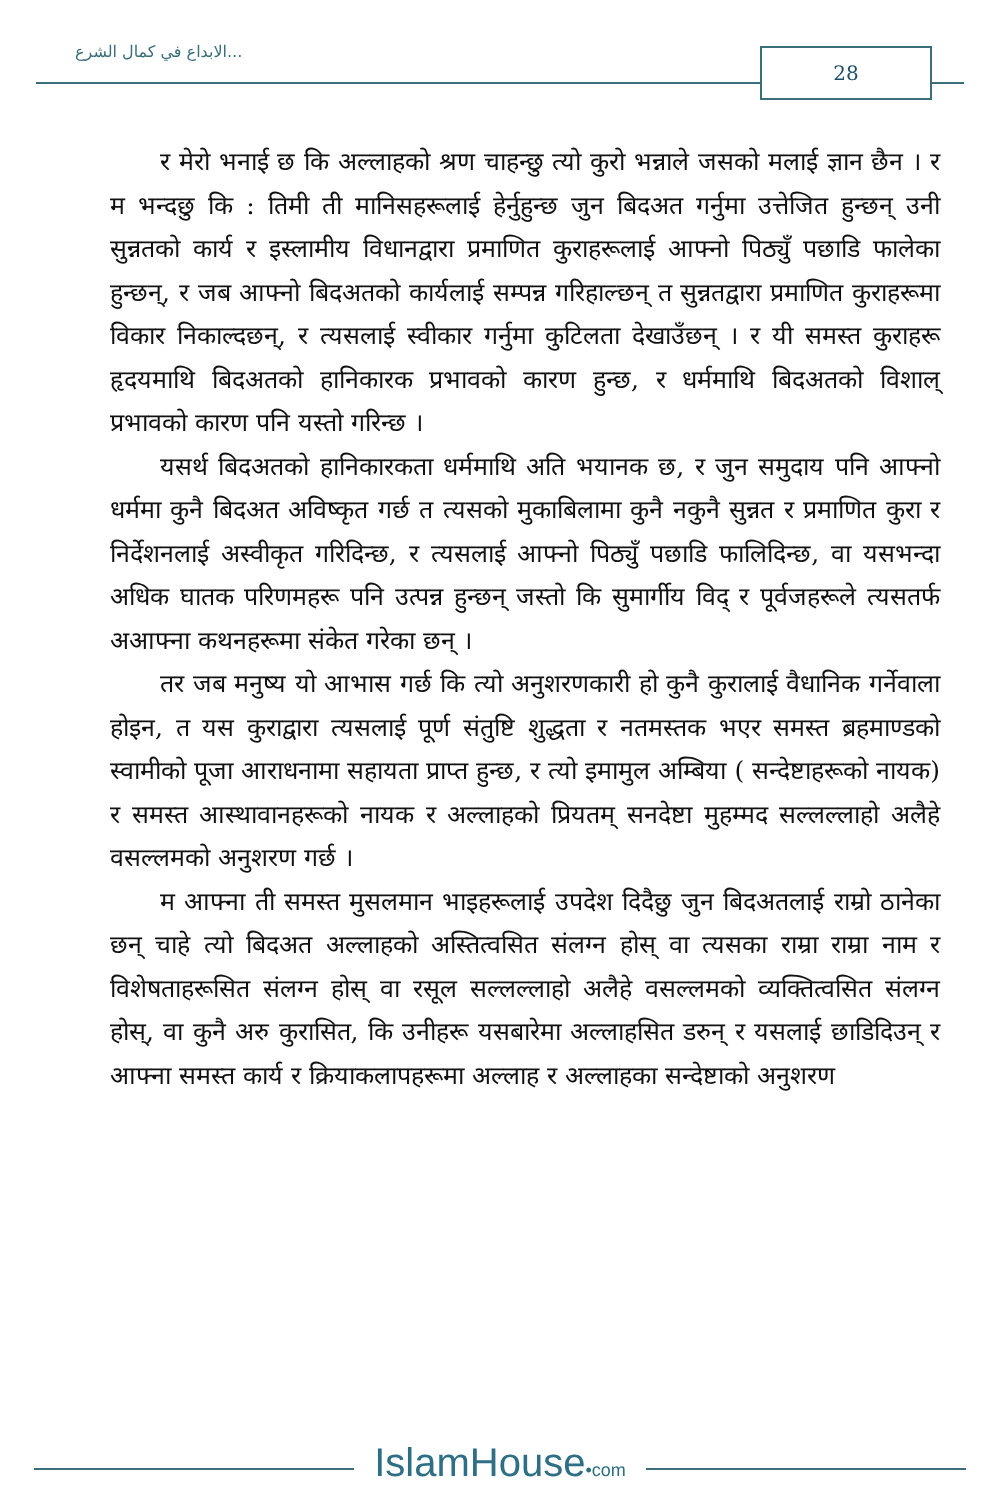الابداع في كمال الشرع... 28
र मेरो भनाई छ कि अल्लाहको श्रण चाहन्छु त्यो कुरो भन्नाले जसको मलाई ज्ञान छैन । र म भन्दछु कि : तिमी ती मानिसहरूलाई हेर्नुहुन्छ जुन बिदअत गर्नुमा उत्तेजित हुन्छन् उनी सुन्नतको कार्य र इस्लामीय विधानद्वारा प्रमाणित कुराहरूलाई आफ्नो पिठ्युँ पछाडि फालेका हुन्छन्, र जब आफ्नो बिदअतको कार्यलाई सम्पन्न गरिहाल्छन् त सुन्नतद्वारा प्रमाणित कुराहरूमा विकार निकाल्दछन्, र त्यसलाई स्वीकार गर्नुमा कुटिलता देखाउँछन् । र यी समस्त कुराहरू हृदयमाथि बिदअतको हानिकारक प्रभावको कारण हुन्छ, र धर्ममाथि बिदअतको विशाल् प्रभावको कारण पनि यस्तो गरिन्छ ।
यसर्थ बिदअतको हानिकारकता धर्ममाथि अति भयानक छ, र जुन समुदाय पनि आफ्नो धर्ममा कुनै बिदअत अविष्कृत गर्छ त त्यसको मुकाबिलामा कुनै नकुनै सुन्नत र प्रमाणित कुरा र निर्देशनलाई अस्वीकृत गरिदिन्छ, र त्यसलाई आफ्नो पिठ्युँ पछाडि फालिदिन्छ, वा यसभन्दा अधिक घातक परिणमहरू पनि उत्पन्न हुन्छन् जस्तो कि सुमार्गीय विद् र पूर्वजहरूले त्यसतर्फ अआफ्ना कथनहरूमा संकेत गरेका छन् ।
तर जब मनुष्य यो आभास गर्छ कि त्यो अनुशरणकारी हो कुनै कुरालाई वैधानिक गर्नेवाला होइन, त यस कुराद्वारा त्यसलाई पूर्ण संतुष्टि शुद्धता र नतमस्तक भएर समस्त ब्रहमाण्डको स्वामीको पूजा आराधनामा सहायता प्राप्त हुन्छ, र त्यो इमामुल अम्बिया ( सन्देष्टाहरूको नायक) र समस्त आस्थावानहरूको नायक र अल्लाहको प्रियतम् सनदेष्टा मुहम्मद सल्लल्लाहो अलैहे वसल्लमको अनुशरण गर्छ ।
म आफ्ना ती समस्त मुसलमान भाइहरूलाई उपदेश दिदैछु जुन बिदअतलाई राम्रो ठानेका छन् चाहे त्यो बिदअत अल्लाहको अस्तित्वसित संलग्न होस् वा त्यसका राम्रा राम्रा नाम र विशेषताहरूसित संलग्न होस् वा रसूल सल्लल्लाहो अलैहे वसल्लमको व्यक्तित्वसित संलग्न होस्, वा कुनै अरु कुरासित, कि उनीहरू यसबारेमा अल्लाहसित डरुन् र यसलाई छाडिदिउन् र आफ्ना समस्त कार्य र क्रियाकलापहरूमा अल्लाह र अल्लाहका सन्देष्टाको अनुशरण
IslamHouse•com